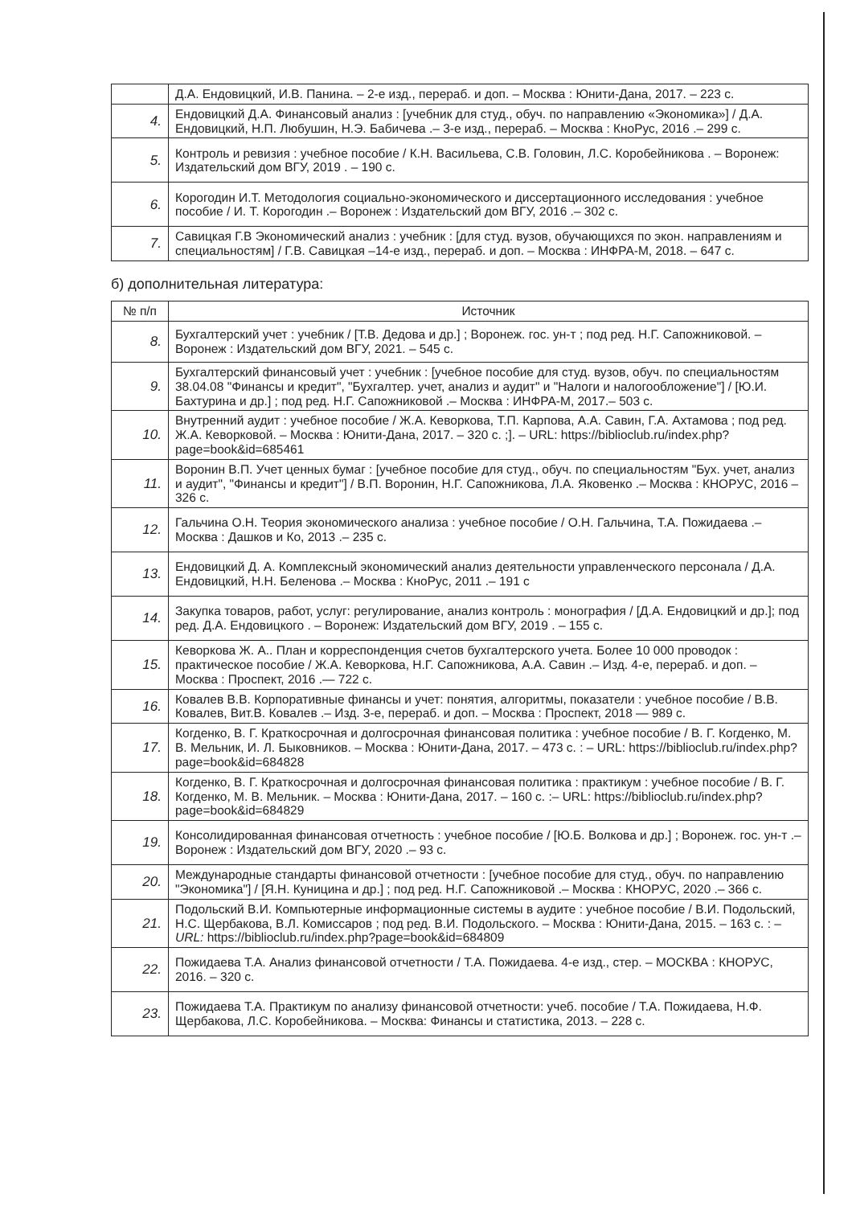| | Д.А. Ендовицкий, И.В. Панина. – 2-е изд., перераб. и доп. – Москва : Юнити-Дана, 2017. – 223 с. |
| 4. | Ендовицкий Д.А. Финансовый анализ : [учебник для студ., обуч. по направлению «Экономика»] / Д.А. Ендовицкий, Н.П. Любушин, Н.Э. Бабичева .– 3-е изд., перераб. – Москва : КноРус, 2016 .– 299 с. |
| 5. | Контроль и ревизия : учебное пособие / К.Н. Васильева, С.В. Головин, Л.С. Коробейникова . – Воронеж: Издательский дом ВГУ, 2019 . – 190 с. |
| 6. | Корогодин И.Т. Методология социально-экономического и диссертационного исследования : учебное пособие / И. Т. Корогодин .– Воронеж : Издательский дом ВГУ, 2016 .– 302 с. |
| 7. | Савицкая Г.В Экономический анализ : учебник : [для студ. вузов, обучающихся по экон. направлениям и специальностям] / Г.В. Савицкая –14-е изд., перераб. и доп. – Москва : ИНФРА-М, 2018. – 647 с. |
б) дополнительная литература:
| № п/п | Источник |
| --- | --- |
| 8. | Бухгалтерский учет : учебник / [Т.В. Дедова и др.] ; Воронеж. гос. ун-т ; под ред. Н.Г. Сапожниковой. – Воронеж : Издательский дом ВГУ, 2021. – 545 с. |
| 9. | Бухгалтерский финансовый учет : учебник : [учебное пособие для студ. вузов, обуч. по специальностям 38.04.08 "Финансы и кредит", "Бухгалтер. учет, анализ и аудит" и "Налоги и налогообложение"] / [Ю.И. Бахтурина и др.] ; под ред. Н.Г. Сапожниковой .– Москва : ИНФРА-М, 2017.– 503 с. |
| 10. | Внутренний аудит : учебное пособие / Ж.А. Кеворкова, Т.П. Карпова, А.А. Савин, Г.А. Ахтамова ; под ред. Ж.А. Кеворковой. – Москва : Юнити-Дана, 2017. – 320 с. ;]. – URL: https://biblioclub.ru/index.php?page=book&id=685461 |
| 11. | Воронин В.П. Учет ценных бумаг : [учебное пособие для студ., обуч. по специальностям "Бух. учет, анализ и аудит", "Финансы и кредит"] / В.П. Воронин, Н.Г. Сапожникова, Л.А. Яковенко .– Москва : КНОРУС, 2016 – 326 с. |
| 12. | Гальчина О.Н. Теория экономического анализа : учебное пособие / О.Н. Гальчина, Т.А. Пожидаева .– Москва : Дашков и Ко, 2013 .– 235 с. |
| 13. | Ендовицкий Д. А. Комплексный экономический анализ деятельности управленческого персонала / Д.А. Ендовицкий, Н.Н. Беленова .– Москва : КноРус, 2011 .– 191 с |
| 14. | Закупка товаров, работ, услуг: регулирование, анализ контроль : монография / [Д.А. Ендовицкий и др.]; под ред. Д.А. Ендовицкого . – Воронеж: Издательский дом ВГУ, 2019 . – 155 с. |
| 15. | Кеворкова Ж. А.. План и корреспонденция счетов бухгалтерского учета. Более 10 000 проводок : практическое пособие / Ж.А. Кеворкова, Н.Г. Сапожникова, А.А. Савин .– Изд. 4-е, перераб. и доп. – Москва : Проспект, 2016 .— 722 с. |
| 16. | Ковалев В.В. Корпоративные финансы и учет: понятия, алгоритмы, показатели : учебное пособие / В.В. Ковалев, Вит.В. Ковалев .– Изд. 3-е, перераб. и доп. – Москва : Проспект, 2018 — 989 с. |
| 17. | Когденко, В. Г. Краткосрочная и долгосрочная финансовая политика : учебное пособие / В. Г. Когденко, М. В. Мельник, И. Л. Быковников. – Москва : Юнити-Дана, 2017. – 473 с. : – URL: https://biblioclub.ru/index.php?page=book&id=684828 |
| 18. | Когденко, В. Г. Краткосрочная и долгосрочная финансовая политика : практикум : учебное пособие / В. Г. Когденко, М. В. Мельник. – Москва : Юнити-Дана, 2017. – 160 с. :– URL: https://biblioclub.ru/index.php?page=book&id=684829 |
| 19. | Консолидированная финансовая отчетность : учебное пособие / [Ю.Б. Волкова и др.] ; Воронеж. гос. ун-т .– Воронеж : Издательский дом ВГУ, 2020 .– 93 с. |
| 20. | Международные стандарты финансовой отчетности : [учебное пособие для студ., обуч. по направлению "Экономика"] / [Я.Н. Куницина и др.] ; под ред. Н.Г. Сапожниковой .– Москва : КНОРУС, 2020 .– 366 с. |
| 21. | Подольский В.И. Компьютерные информационные системы в аудите : учебное пособие / В.И. Подольский, Н.С. Щербакова, В.Л. Комиссаров ; под ред. В.И. Подольского. – Москва : Юнити-Дана, 2015. – 163 с. : – URL: https://biblioclub.ru/index.php?page=book&id=684809 |
| 22. | Пожидаева Т.А. Анализ финансовой отчетности / Т.А. Пожидаева. 4-е изд., стер. – МОСКВА : КНОРУС, 2016. – 320 с. |
| 23. | Пожидаева Т.А. Практикум по анализу финансовой отчетности: учеб. пособие / Т.А. Пожидаева, Н.Ф. Щербакова, Л.С. Коробейникова. – Москва: Финансы и статистика, 2013. – 228 с. |